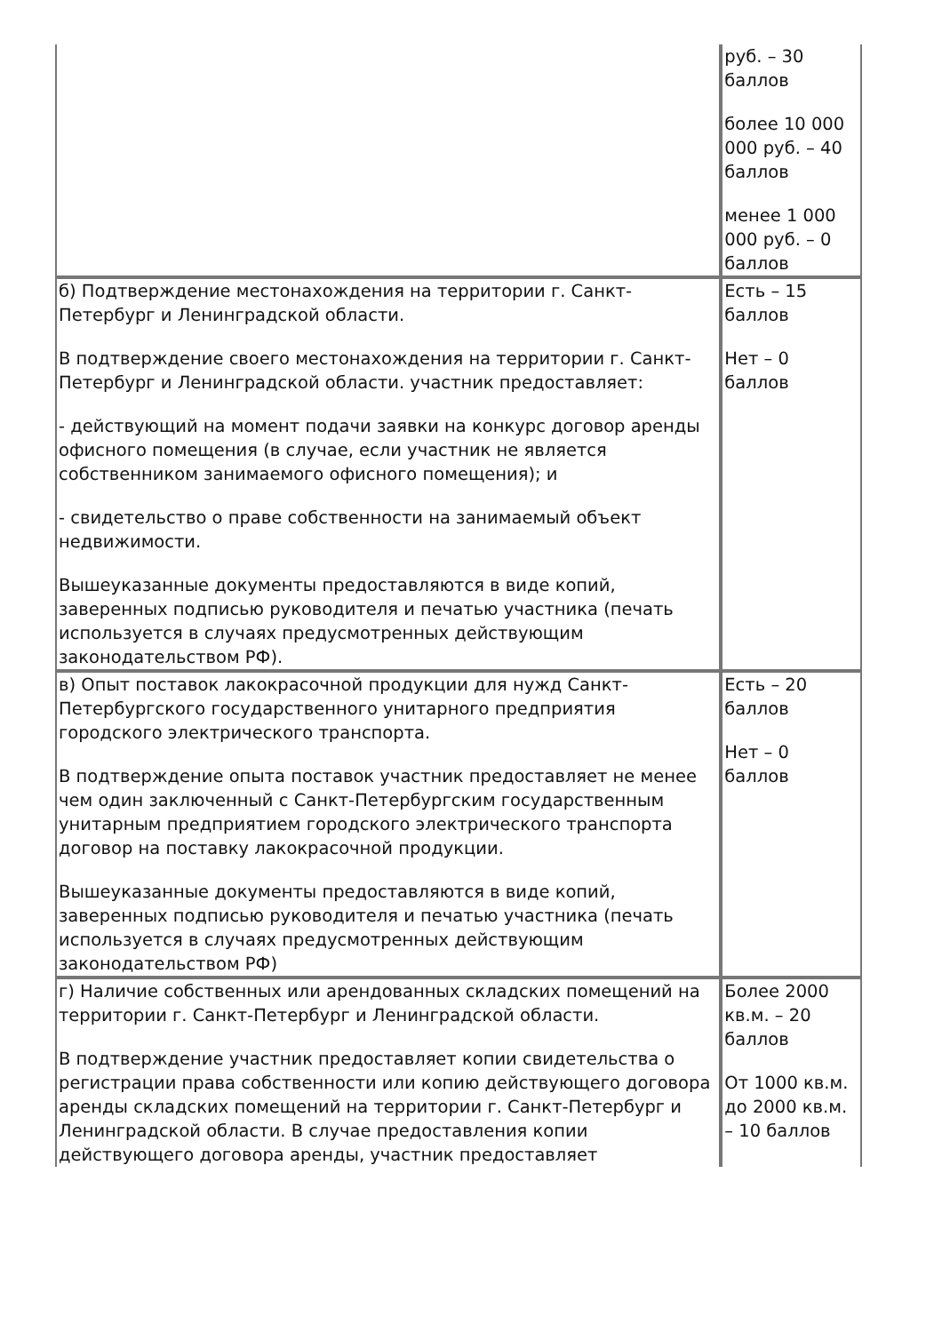| | руб. – 30 баллов более 10 000 000 руб. – 40 баллов менее 1 000 000 руб. – 0 баллов |
| б) Подтверждение местонахождения на территории г. Санкт-Петербург и Ленинградской области. В подтверждение своего местонахождения на территории г. Санкт-Петербург и Ленинградской области. участник предоставляет: - действующий на момент подачи заявки на конкурс договор аренды офисного помещения (в случае, если участник не является собственником занимаемого офисного помещения); и - свидетельство о праве собственности на занимаемый объект недвижимости. Вышеуказанные документы предоставляются в виде копий, заверенных подписью руководителя и печатью участника (печать используется в случаях предусмотренных действующим законодательством РФ). | Есть – 15 баллов Нет – 0 баллов |
| в) Опыт поставок лакокрасочной продукции для нужд Санкт-Петербургского государственного унитарного предприятия городского электрического транспорта. В подтверждение опыта поставок участник предоставляет не менее чем один заключенный с Санкт-Петербургским государственным унитарным предприятием городского электрического транспорта договор на поставку лакокрасочной продукции. Вышеуказанные документы предоставляются в виде копий, заверенных подписью руководителя и печатью участника (печать используется в случаях предусмотренных действующим законодательством РФ) | Есть – 20 баллов Нет – 0 баллов |
| г) Наличие собственных или арендованных складских помещений на территории г. Санкт-Петербург и Ленинградской области. В подтверждение участник предоставляет копии свидетельства о регистрации права собственности или копию действующего договора аренды складских помещений на территории г. Санкт-Петербург и Ленинградской области. В случае предоставления копии действующего договора аренды, участник предоставляет | Более 2000 кв.м. – 20 баллов От 1000 кв.м. до 2000 кв.м. – 10 баллов |